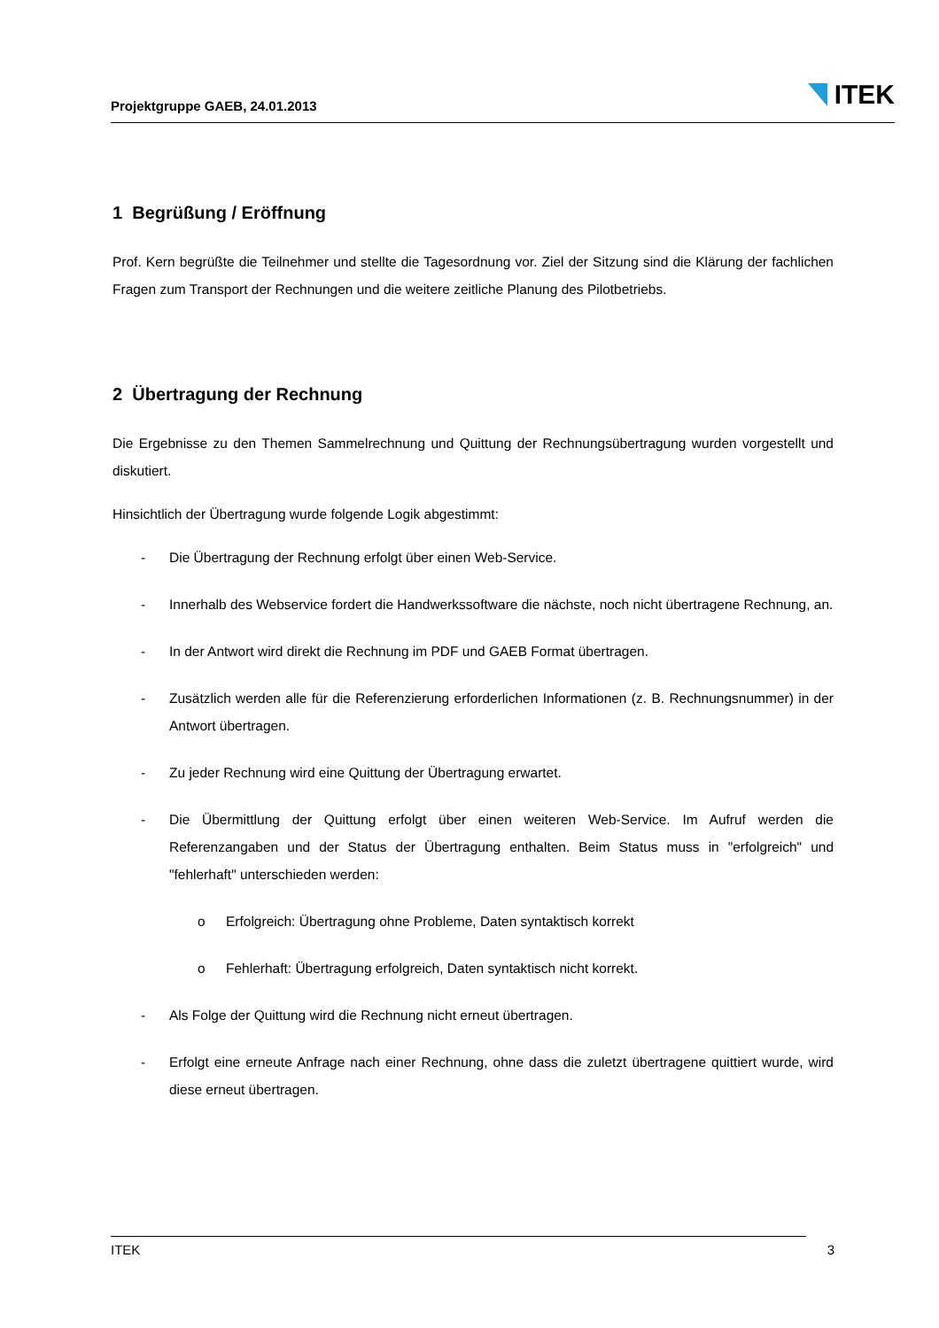Projektgruppe GAEB, 24.01.2013
ITEK
1 Begrüßung / Eröffnung
Prof. Kern begrüßte die Teilnehmer und stellte die Tagesordnung vor. Ziel der Sitzung sind die Klärung der fachlichen Fragen zum Transport der Rechnungen und die weitere zeitliche Planung des Pilotbetriebs.
2 Übertragung der Rechnung
Die Ergebnisse zu den Themen Sammelrechnung und Quittung der Rechnungsübertragung wurden vorgestellt und diskutiert.
Hinsichtlich der Übertragung wurde folgende Logik abgestimmt:
- Die Übertragung der Rechnung erfolgt über einen Web-Service.
- Innerhalb des Webservice fordert die Handwerkssoftware die nächste, noch nicht übertragene Rechnung, an.
- In der Antwort wird direkt die Rechnung im PDF und GAEB Format übertragen.
- Zusätzlich werden alle für die Referenzierung erforderlichen Informationen (z. B. Rechnungsnummer) in der Antwort übertragen.
- Zu jeder Rechnung wird eine Quittung der Übertragung erwartet.
- Die Übermittlung der Quittung erfolgt über einen weiteren Web-Service. Im Aufruf werden die Referenzangaben und der Status der Übertragung enthalten. Beim Status muss in "erfolgreich" und "fehlerhaft" unterschieden werden:
o Erfolgreich: Übertragung ohne Probleme, Daten syntaktisch korrekt
o Fehlerhaft: Übertragung erfolgreich, Daten syntaktisch nicht korrekt.
- Als Folge der Quittung wird die Rechnung nicht erneut übertragen.
- Erfolgt eine erneute Anfrage nach einer Rechnung, ohne dass die zuletzt übertragene quittiert wurde, wird diese erneut übertragen.
ITEK 3